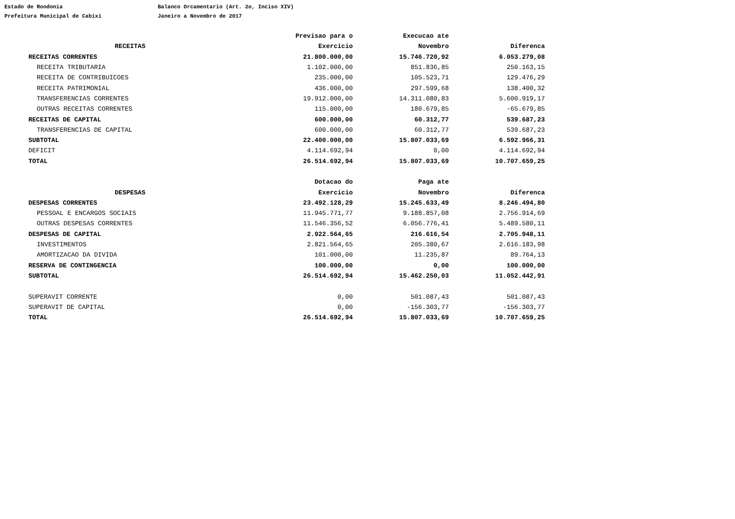Estado de Rondonia Balanco Orcamentario (Art. 2o, Inciso XIV)
Prefeitura Municipal de Cabixi Janeiro a Novembro de 2017
| | Previsao para o | Execucao ate | |
| --- | --- | --- | --- |
| RECEITAS | Exercicio | Novembro | Diferenca |
| RECEITAS CORRENTES | 21.800.000,00 | 15.746.720,92 | 6.053.279,08 |
| RECEITA TRIBUTARIA | 1.102.000,00 | 851.836,85 | 250.163,15 |
| RECEITA DE CONTRIBUICOES | 235.000,00 | 105.523,71 | 129.476,29 |
| RECEITA PATRIMONIAL | 436.000,00 | 297.599,68 | 138.400,32 |
| TRANSFERENCIAS CORRENTES | 19.912.000,00 | 14.311.080,83 | 5.600.919,17 |
| OUTRAS RECEITAS CORRENTES | 115.000,00 | 180.679,85 | -65.679,85 |
| RECEITAS DE CAPITAL | 600.000,00 | 60.312,77 | 539.687,23 |
| TRANSFERENCIAS DE CAPITAL | 600.000,00 | 60.312,77 | 539.687,23 |
| SUBTOTAL | 22.400.000,00 | 15.807.033,69 | 6.592.966,31 |
| DEFICIT | 4.114.692,94 | 0,00 | 4.114.692,94 |
| TOTAL | 26.514.692,94 | 15.807.033,69 | 10.707.659,25 |
| | Dotacao do | Paga ate | |
| DESPESAS | Exercicio | Novembro | Diferenca |
| DESPESAS CORRENTES | 23.492.128,29 | 15.245.633,49 | 8.246.494,80 |
| PESSOAL E ENCARGOS SOCIAIS | 11.945.771,77 | 9.188.857,08 | 2.756.914,69 |
| OUTRAS DESPESAS CORRENTES | 11.546.356,52 | 6.056.776,41 | 5.489.580,11 |
| DESPESAS DE CAPITAL | 2.922.564,65 | 216.616,54 | 2.705.948,11 |
| INVESTIMENTOS | 2.821.564,65 | 205.380,67 | 2.616.183,98 |
| AMORTIZACAO DA DIVIDA | 101.000,00 | 11.235,87 | 89.764,13 |
| RESERVA DE CONTINGENCIA | 100.000,00 | 0,00 | 100.000,00 |
| SUBTOTAL | 26.514.692,94 | 15.462.250,03 | 11.052.442,91 |
| SUPERAVIT CORRENTE | 0,00 | 501.087,43 | 501.087,43 |
| SUPERAVIT DE CAPITAL | 0,00 | -156.303,77 | -156.303,77 |
| TOTAL | 26.514.692,94 | 15.807.033,69 | 10.707.659,25 |